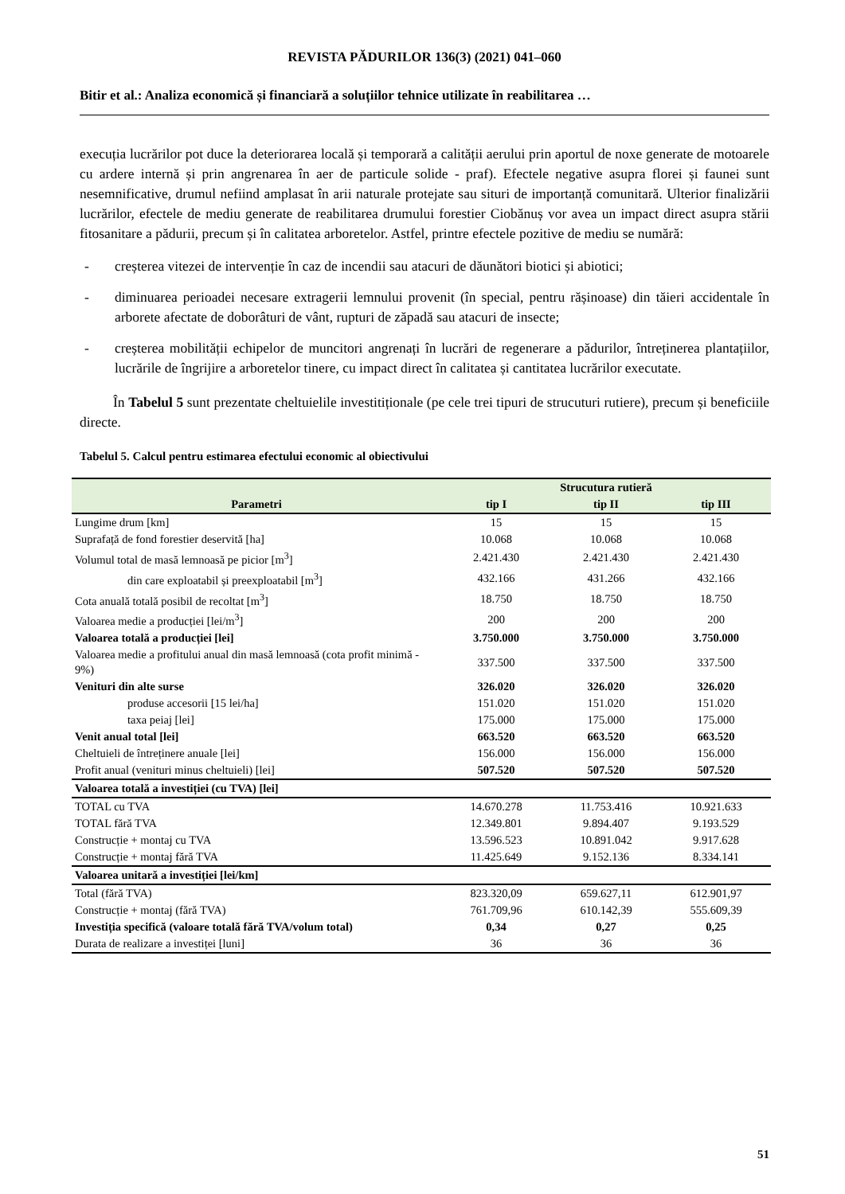REVISTA PĂDURILOR 136(3) (2021) 041–060
Bitir et al.: Analiza economică și financiară a soluțiilor tehnice utilizate în reabilitarea …
execuția lucrărilor pot duce la deteriorarea locală și temporară a calității aerului prin aportul de noxe generate de motoarele cu ardere internă și prin angrenarea în aer de particule solide - praf). Efectele negative asupra florei și faunei sunt nesemnificative, drumul nefiind amplasat în arii naturale protejate sau situri de importanță comunitară. Ulterior finalizării lucrărilor, efectele de mediu generate de reabilitarea drumului forestier Ciobănuș vor avea un impact direct asupra stării fitosanitare a pădurii, precum și în calitatea arboretelor. Astfel, printre efectele pozitive de mediu se numără:
- creșterea vitezei de intervenție în caz de incendii sau atacuri de dăunători biotici și abiotici;
- diminuarea perioadei necesare extragerii lemnului provenit (în special, pentru rășinoase) din tăieri accidentale în arborete afectate de doborâturi de vânt, rupturi de zăpadă sau atacuri de insecte;
- creșterea mobilității echipelor de muncitori angrenați în lucrări de regenerare a pădurilor, întreținerea plantațiilor, lucrările de îngrijire a arboretelor tinere, cu impact direct în calitatea și cantitatea lucrărilor executate.
În Tabelul 5 sunt prezentate cheltuielile investitiționale (pe cele trei tipuri de strucuturi rutiere), precum și beneficiile directe.
Tabelul 5. Calcul pentru estimarea efectului economic al obiectivului
| Parametri | Strucutura rutieră | | |
| --- | --- | --- | --- |
| | tip I | tip II | tip III |
| Lungime drum [km] | 15 | 15 | 15 |
| Suprafață de fond forestier deservită [ha] | 10.068 | 10.068 | 10.068 |
| Volumul total de masă lemnoasă pe picior [m<sup>3</sup>] | 2.421.430 | 2.421.430 | 2.421.430 |
| din care exploatabil și preexploatabil [m<sup>3</sup>] | 432.166 | 431.266 | 432.166 |
| Cota anuală totală posibil de recoltat [m<sup>3</sup>] | 18.750 | 18.750 | 18.750 |
| Valoarea medie a producției [lei/m<sup>3</sup>] | 200 | 200 | 200 |
| Valoarea totală a producției [lei] | 3.750.000 | 3.750.000 | 3.750.000 |
| Valoarea medie a profitului anual din masă lemnoasă (cota profit minimă - 9%) | 337.500 | 337.500 | 337.500 |
| Venituri din alte surse | 326.020 | 326.020 | 326.020 |
| produse accesorii [15 lei/ha] | 151.020 | 151.020 | 151.020 |
| taxa peiaj [lei] | 175.000 | 175.000 | 175.000 |
| Venit anual total [lei] | 663.520 | 663.520 | 663.520 |
| Cheltuieli de întreținere anuale [lei] | 156.000 | 156.000 | 156.000 |
| Profit anual (venituri minus cheltuieli) [lei] | 507.520 | 507.520 | 507.520 |
| Valoarea totală a investiției (cu TVA) [lei] | | | |
| TOTAL cu TVA | 14.670.278 | 11.753.416 | 10.921.633 |
| TOTAL fără TVA | 12.349.801 | 9.894.407 | 9.193.529 |
| Construcție + montaj cu TVA | 13.596.523 | 10.891.042 | 9.917.628 |
| Construcție + montaj fără TVA | 11.425.649 | 9.152.136 | 8.334.141 |
| Valoarea unitară a investiției [lei/km] | | | |
| Total (fără TVA) | 823.320,09 | 659.627,11 | 612.901,97 |
| Construcție + montaj (fără TVA) | 761.709,96 | 610.142,39 | 555.609,39 |
| Investiția specifică (valoare totală fără TVA/volum total) | 0,34 | 0,27 | 0,25 |
| Durata de realizare a investiței [luni] | 36 | 36 | 36 |
51